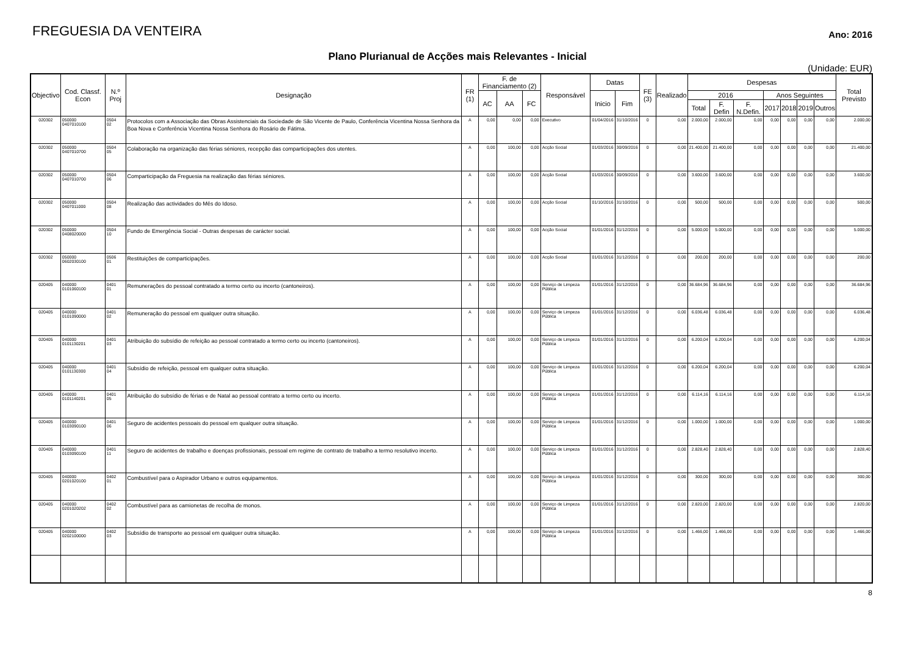FREGUESIA DA VENTEIRA
Ano: 2016
Plano Plurianual de Acções mais Relevantes - Inicial
(Unidade: EUR)
| Objectivo | Cod. Classf. Econ | N.º Proj | Designação | FR (1) | F. de Financiamento (2) | | | Responsável | Datas | | FE (3) | Realizado | Despesas | | | | | | | Total Previsto |
| --- | --- | --- | --- | --- | --- | --- | --- | --- | --- | --- | --- | --- | --- | --- | --- | --- | --- | --- | --- | --- |
| | | | | | AC | AA | FC | | Inicio | Fim | | | 2016 | | | Anos Seguintes | | | | |
| | | | | | | | | | | | | | Total | F. Defin | F. N.Defin. | 2017 | 2018 | 2019 | Outros | |
| 020302 | 050000 0407010100 | 0504 02 | Protocolos com a Associação das Obras Assistenciais da Sociedade de São Vicente de Paulo, Conferência Vicentina Nossa Senhora da Boa Nova e Conferência Vicentina Nossa Senhora do Rosário de Fátima. | A | 0,00 | 0,00 | 0,00 | Executivo | 01/04/2016 | 31/10/2016 | 0 | 0,00 | 2.000,00 | 2.000,00 | 0,00 | 0,00 | 0,00 | 0,00 | 0,00 | 2.000,00 |
| 020302 | 050000 0407010700 | 0504 05 | Colaboração na organização das férias séniores, recepção das comparticipações dos utentes. | A | 0,00 | 100,00 | 0,00 | Acção Social | 01/03/2016 | 30/09/2016 | 0 | 0,00 | 21.400,00 | 21.400,00 | 0,00 | 0,00 | 0,00 | 0,00 | 0,00 | 21.400,00 |
| 020302 | 050000 0407010700 | 0504 06 | Comparticipação da Freguesia na realização das férias séniores. | A | 0,00 | 100,00 | 0,00 | Acção Social | 01/03/2016 | 30/09/2016 | 0 | 0,00 | 3.600,00 | 3.600,00 | 0,00 | 0,00 | 0,00 | 0,00 | 0,00 | 3.600,00 |
| 020302 | 050000 0407011000 | 0504 08 | Realização das actividades do Mês do Idoso. | A | 0,00 | 100,00 | 0,00 | Acção Social | 01/10/2016 | 31/10/2016 | 0 | 0,00 | 500,00 | 500,00 | 0,00 | 0,00 | 0,00 | 0,00 | 0,00 | 500,00 |
| 020302 | 050000 0408020000 | 0504 10 | Fundo de Emergência Social - Outras despesas de carácter social. | A | 0,00 | 100,00 | 0,00 | Acção Social | 01/01/2016 | 31/12/2016 | 0 | 0,00 | 5.000,00 | 5.000,00 | 0,00 | 0,00 | 0,00 | 0,00 | 0,00 | 5.000,00 |
| 020302 | 050000 0602030100 | 0506 01 | Restituições de comparticipações. | A | 0,00 | 100,00 | 0,00 | Acção Social | 01/01/2016 | 31/12/2016 | 0 | 0,00 | 200,00 | 200,00 | 0,00 | 0,00 | 0,00 | 0,00 | 0,00 | 200,00 |
| 020405 | 040000 0101060100 | 0401 01 | Remunerações do pessoal contratado a termo certo ou incerto (cantoneiros). | A | 0,00 | 100,00 | 0,00 | Serviço de Limpeza Pública | 01/01/2016 | 31/12/2016 | 0 | 0,00 | 36.684,96 | 36.684,96 | 0,00 | 0,00 | 0,00 | 0,00 | 0,00 | 36.684,96 |
| 020405 | 040000 0101090000 | 0401 02 | Remuneração do pessoal em qualquer outra situação. | A | 0,00 | 100,00 | 0,00 | Serviço de Limpeza Pública | 01/01/2016 | 31/12/2016 | 0 | 0,00 | 6.036,48 | 6.036,48 | 0,00 | 0,00 | 0,00 | 0,00 | 0,00 | 6.036,48 |
| 020405 | 040000 0101130201 | 0401 03 | Atribuição do subsídio de refeição ao pessoal contratado a termo certo ou incerto (cantoneiros). | A | 0,00 | 100,00 | 0,00 | Serviço de Limpeza Pública | 01/01/2016 | 31/12/2016 | 0 | 0,00 | 6.200,04 | 6.200,04 | 0,00 | 0,00 | 0,00 | 0,00 | 0,00 | 6.200,04 |
| 020405 | 040000 0101130300 | 0401 04 | Subsídio de refeição, pessoal em qualquer outra situação. | A | 0,00 | 100,00 | 0,00 | Serviço de Limpeza Pública | 01/01/2016 | 31/12/2016 | 0 | 0,00 | 6.200,04 | 6.200,04 | 0,00 | 0,00 | 0,00 | 0,00 | 0,00 | 6.200,04 |
| 020405 | 040000 0101140201 | 0401 05 | Atribuição do subsídio de férias e de Natal ao pessoal contrato a termo certo ou incerto. | A | 0,00 | 100,00 | 0,00 | Serviço de Limpeza Pública | 01/01/2016 | 31/12/2016 | 0 | 0,00 | 6.114,16 | 6.114,16 | 0,00 | 0,00 | 0,00 | 0,00 | 0,00 | 6.114,16 |
| 020405 | 040000 0103090100 | 0401 06 | Seguro de acidentes pessoais do pessoal em qualquer outra situação. | A | 0,00 | 100,00 | 0,00 | Serviço de Limpeza Pública | 01/01/2016 | 31/12/2016 | 0 | 0,00 | 1.000,00 | 1.000,00 | 0,00 | 0,00 | 0,00 | 0,00 | 0,00 | 1.000,00 |
| 020405 | 040000 0103090100 | 0401 11 | Seguro de acidentes de trabalho e doenças profissionais, pessoal em regime de contrato de trabalho a termo resolutivo incerto. | A | 0,00 | 100,00 | 0,00 | Serviço de Limpeza Pública | 01/01/2016 | 31/12/2016 | 0 | 0,00 | 2.828,40 | 2.828,40 | 0,00 | 0,00 | 0,00 | 0,00 | 0,00 | 2.828,40 |
| 020405 | 040000 0201020100 | 0402 01 | Combustível para o Aspirador Urbano e outros equipamentos. | A | 0,00 | 100,00 | 0,00 | Serviço de Limpeza Pública | 01/01/2016 | 31/12/2016 | 0 | 0,00 | 300,00 | 300,00 | 0,00 | 0,00 | 0,00 | 0,00 | 0,00 | 300,00 |
| 020405 | 040000 0201020202 | 0402 02 | Combustível para as camionetas de recolha de monos. | A | 0,00 | 100,00 | 0,00 | Serviço de Limpeza Pública | 01/01/2016 | 31/12/2016 | 0 | 0,00 | 2.820,00 | 2.820,00 | 0,00 | 0,00 | 0,00 | 0,00 | 0,00 | 2.820,00 |
| 020405 | 040000 0202100000 | 0402 03 | Subsídio de transporte ao pessoal em qualquer outra situação. | A | 0,00 | 100,00 | 0,00 | Serviço de Limpeza Pública | 01/01/2016 | 31/12/2016 | 0 | 0,00 | 1.466,00 | 1.466,00 | 0,00 | 0,00 | 0,00 | 0,00 | 0,00 | 1.466,00 |
8